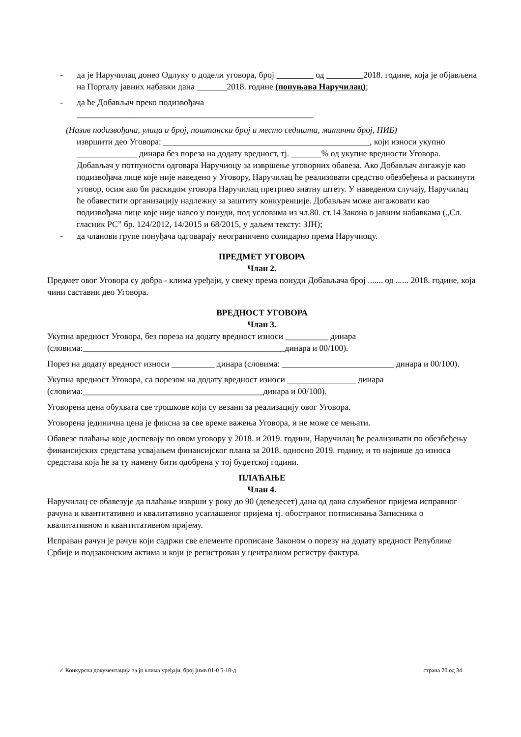- да је Наручилац донео Одлуку о додели уговора, број од 2018. године, која је објављена на Порталу јавних набавки дана _______2018. године (попуњава Наручилац);
- да ће Добављач преко подизвођача
_______________________________________________________
(Назив подизвођача, улица и број, поштански број и место седишта, матични број, ПИБ)
извршити део Уговора: ________________________________________________, који износи укупно ______________ динара без пореза на додату вредност, тј. _______% од укупне вредности Уговора. Добављач у потпуности одговара Наручиоцу за извршење уговорних обавеза. Ако Добављач ангажује као подизвођача лице које није наведено у Уговору, Наручилац ће реализовати средство обезбеђења и раскинути уговор, осим ако би раскидом уговора Наручилац претрпео знатну штету. У наведеном случају, Наручилац ће обавестити организацију надлежну за заштиту конкуренције. Добављач може ангажовати као подизвођача лице које није навео у понуди, под условима из чл.80. ст.14 Закона о јавним набавкама („Сл. гласник РС” бр. 124/2012, 14/2015 и 68/2015, у даљем тексту: ЗЈН);
- да чланови групе понуђача одговарају неограничено солидарно према Наручиоцу.
ПРЕДМЕТ УГОВОРА
Члан 2.
Предмет овог Уговора су добра - клима уређаји, у свему према понуди Добављача број ....... од ...... 2018. године, која чини саставни део Уговора.
ВРЕДНОСТ УГОВОРА
Члан 3.
Укупна вредност Уговора, без пореза на додату вредност износи __________ динара (словима:_______________________________________________динара и 00/100).
Порез на додату вредност износи __________ динара (словима: __________________________ динара и 00/100).
Укупна вредност Уговора, са порезом на додату вредност износи ________________ динара (словима:__________________________________________динара и 00/100).
Уговорена цена обухвата све трошкове који су везани за реализацију овог Уговора.
Уговорена јединична цена је фиксна за све време важења Уговора, и не може се мењати.
Обавезе плаћања које доспевају по овом уговору у 2018. и 2019. години, Наручилац ће реализивати по обезбеђењу финансијских средстава усвајањем финансијског плана за 2018. односно 2019. годину, и то највише до износа средстава која ће за ту намену бити одобрена у тој буџетској години.
ПЛАЋАЊЕ
Члан 4.
Наручилац се обавезује да плаћање изврши у року до 90 (деведесет) дана од дана службеног пријема исправног рачуна и квантитативно и квалитативно усаглашеног пријема тј. обостраног потписивања Записника о квалитативном и квантитативном пријему.
Исправан рачун је рачун који садржи све елементе прописане Законом о порезу на додату вредност Републике Србије и подзаконским актима и који је регистрован у централном регистру фактура.
✓ Конкурсна документација за јн клима уређаји, број јнмв 01-0 5-18-д страна 20 од 34